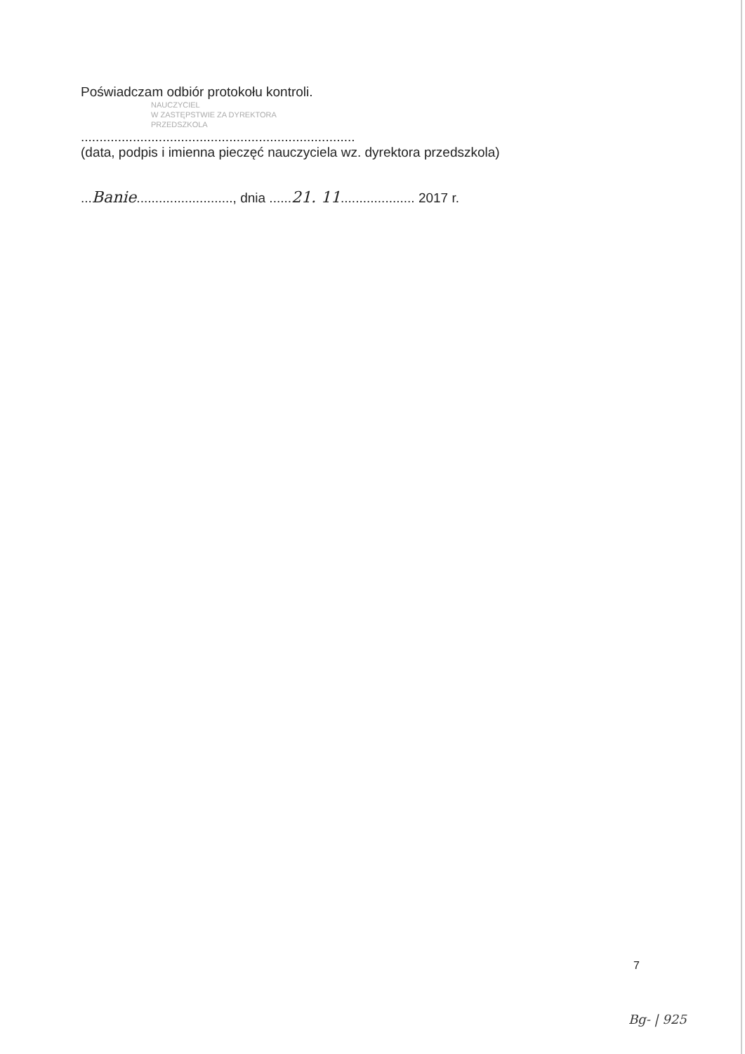Poświadczam odbiór protokołu kontroli.
NAUCZYCIEL
W ZASTĘPSTWIE ZA DYREKTORA
PRZEDSZKOLA
..........................................................................
(data, podpis i imienna pieczęć nauczyciela wz. dyrektora przedszkola)
...Banie.........................., dnia ......21. 11.................... 2017 r.
7
Bg- | 925